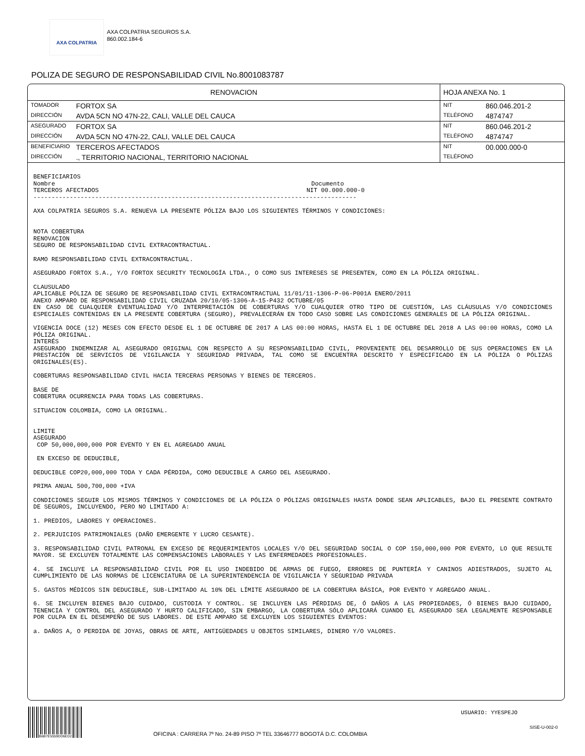AXA COLPATRIA
AXA COLPATRIA SEGUROS S.A.
860.002.184-6
POLIZA DE SEGURO DE RESPONSABILIDAD CIVIL No.8001083787
| RENOVACION | | HOJA ANEXA No. 1 | |
| TOMADOR | FORTOX SA | NIT | 860.046.201-2 |
| DIRECCIÓN | AVDA 5CN NO 47N-22, CALI, VALLE DEL CAUCA | TELÉFONO | 4874747 |
| ASEGURADO | FORTOX SA | NIT | 860.046.201-2 |
| DIRECCIÓN | AVDA 5CN NO 47N-22, CALI, VALLE DEL CAUCA | TELÉFONO | 4874747 |
| BENEFICIARIO | TERCEROS AFECTADOS | NIT | 00.000.000-0 |
| DIRECCIÓN | ., TERRITORIO NACIONAL, TERRITORIO NACIONAL | TELÉFONO | |
BENEFICIARIOS
Nombre Documento
TERCEROS AFECTADOS NIT 00.000.000-0
-----------------------------------------------------------------------------------------
AXA COLPATRIA SEGUROS S.A. RENUEVA LA PRESENTE PÓLIZA BAJO LOS SIGUIENTES TÉRMINOS Y CONDICIONES:
NOTA COBERTURA
RENOVACION
SEGURO DE RESPONSABILIDAD CIVIL EXTRACONTRACTUAL.
RAMO RESPONSABILIDAD CIVIL EXTRACONTRACTUAL.
ASEGURADO FORTOX S.A., Y/O FORTOX SECURITY TECNOLOGÍA LTDA., O COMO SUS INTERESES SE PRESENTEN, COMO EN LA PÓLIZA ORIGINAL.
CLAUSULADO
APLICABLE PÓLIZA DE SEGURO DE RESPONSABILIDAD CIVIL EXTRACONTRACTUAL 11/01/11-1306-P-06-P001A ENERO/2011
ANEXO AMPARO DE RESPONSABILIDAD CIVIL CRUZADA 20/10/05-1306-A-15-P432 OCTUBRE/05
EN CASO DE CUALQUIER EVENTUALIDAD Y/O INTERPRETACIÓN DE COBERTURAS Y/O CUALQUIER OTRO TIPO DE CUESTIÓN, LAS CLÁUSULAS Y/O CONDICIONES ESPECIALES CONTENIDAS EN LA PRESENTE COBERTURA (SEGURO), PREVALECERÁN EN TODO CASO SOBRE LAS CONDICIONES GENERALES DE LA PÓLIZA ORIGINAL.
VIGENCIA DOCE (12) MESES CON EFECTO DESDE EL 1 DE OCTUBRE DE 2017 A LAS 00:00 HORAS, HASTA EL 1 DE OCTUBRE DEL 2018 A LAS 00:00 HORAS, COMO LA PÓLIZA ORIGINAL.
INTERÉS
ASEGURADO INDEMNIZAR AL ASEGURADO ORIGINAL CON RESPECTO A SU RESPONSABILIDAD CIVIL, PROVENIENTE DEL DESARROLLO DE SUS OPERACIONES EN LA PRESTACIÓN DE SERVICIOS DE VIGILANCIA Y SEGURIDAD PRIVADA, TAL COMO SE ENCUENTRA DESCRITO Y ESPECIFICADO EN LA PÓLIZA O PÓLIZAS ORIGINALES(ES).
COBERTURAS RESPONSABILIDAD CIVIL HACIA TERCERAS PERSONAS Y BIENES DE TERCEROS.
BASE DE
COBERTURA OCURRENCIA PARA TODAS LAS COBERTURAS.
SITUACION COLOMBIA, COMO LA ORIGINAL.
LIMITE
ASEGURADO
COP 50,000,000,000 POR EVENTO Y EN EL AGREGADO ANUAL
EN EXCESO DE DEDUCIBLE,
DEDUCIBLE COP20,000,000 TODA Y CADA PÉRDIDA, COMO DEDUCIBLE A CARGO DEL ASEGURADO.
PRIMA ANUAL 500,700,000 +IVA
CONDICIONES SEGUIR LOS MISMOS TÉRMINOS Y CONDICIONES DE LA PÓLIZA O PÓLIZAS ORIGINALES HASTA DONDE SEAN APLICABLES, BAJO EL PRESENTE CONTRATO DE SEGUROS, INCLUYENDO, PERO NO LIMITADO A:
1. PREDIOS, LABORES Y OPERACIONES.
2. PERJUICIOS PATRIMONIALES (DAÑO EMERGENTE Y LUCRO CESANTE).
3. RESPONSABILIDAD CIVIL PATRONAL EN EXCESO DE REQUERIMIENTOS LOCALES Y/O DEL SEGURIDAD SOCIAL O COP 150,000,000 POR EVENTO, LO QUE RESULTE MAYOR. SE EXCLUYEN TOTALMENTE LAS COMPENSACIONES LABORALES Y LAS ENFERMEDADES PROFESIONALES.
4. SE INCLUYE LA RESPONSABILIDAD CIVIL POR EL USO INDEBIDO DE ARMAS DE FUEGO, ERRORES DE PUNTERÍA Y CANINOS ADIESTRADOS, SUJETO AL CUMPLIMIENTO DE LAS NORMAS DE LICENCIATURA DE LA SUPERINTENDENCIA DE VIGILANCIA Y SEGURIDAD PRIVADA
5. GASTOS MÉDICOS SIN DEDUCIBLE, SUB-LIMITADO AL 10% DEL LÍMITE ASEGURADO DE LA COBERTURA BÁSICA, POR EVENTO Y AGREGADO ANUAL.
6. SE INCLUYEN BIENES BAJO CUIDADO, CUSTODIA Y CONTROL. SE INCLUYEN LAS PÉRDIDAS DE, Ó DAÑOS A LAS PROPIEDADES, Ó BIENES BAJO CUIDADO, TENENCIA Y CONTROL DEL ASEGURADO Y HURTO CALIFICADO, SIN EMBARGO, LA COBERTURA SÓLO APLICARÁ CUANDO EL ASEGURADO SEA LEGALMENTE RESPONSABLE POR CULPA EN EL DESEMPEÑO DE SUS LABORES. DE ESTE AMPARO SE EXCLUYEN LOS SIGUIENTES EVENTOS:
a. DAÑOS A, O PERDIDA DE JOYAS, OBRAS DE ARTE, ANTIGÜEDADES U OBJETOS SIMILARES, DINERO Y/O VALORES.
B6B7E5559DD6ED2
OFICINA : CARRERA 7º No. 24-89 PISO 7º TEL 33646777 BOGOTÁ D.C. COLOMBIA
USUARIO: YYESPEJO
SISE-U-002-0